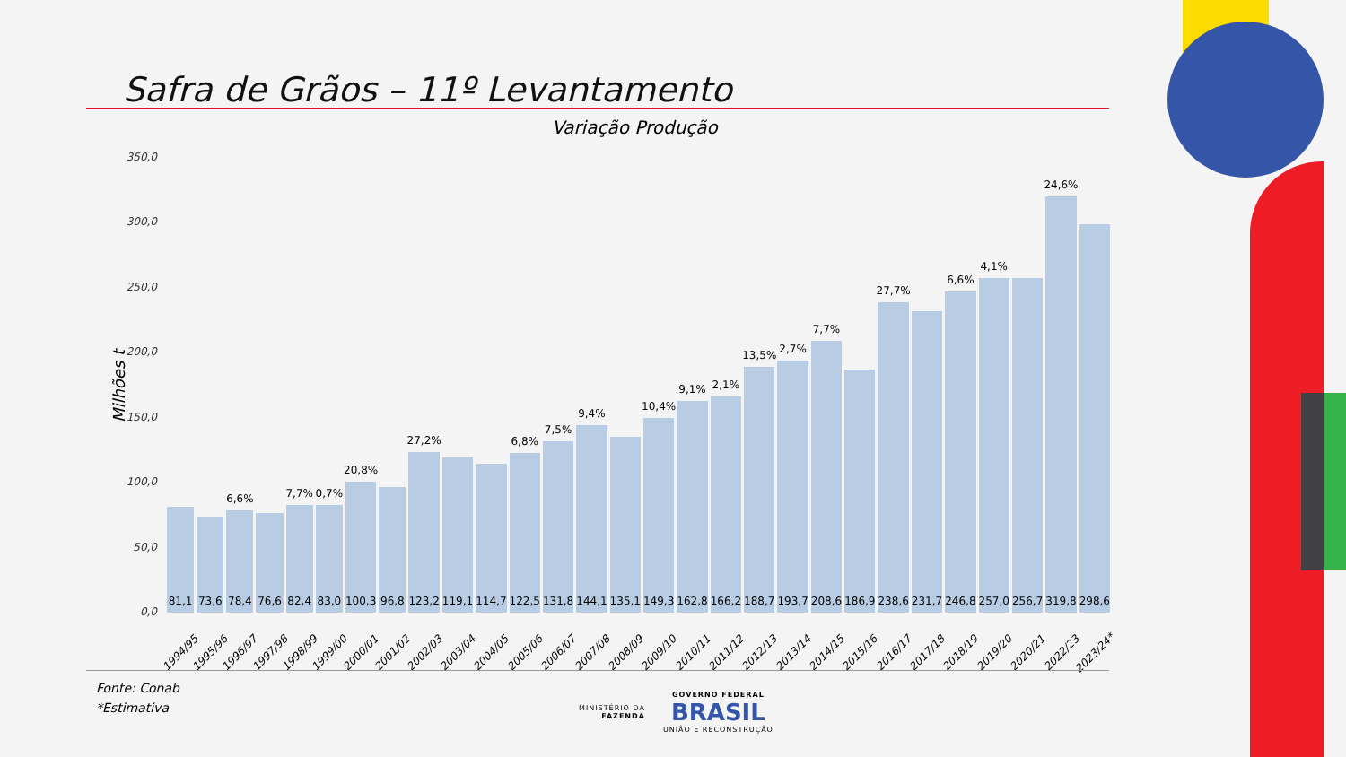Safra de Grãos – 11º Levantamento
Variação Produção
Milhões t
350,0
300,0
250,0
200,0
150,0
100,0
50,0
0,0
81,1
1994/95
73,6
1995/96
6,6%
78,4
1996/97
76,6
1997/98
7,7%
82,4
1998/99
0,7%
83,0
1999/00
20,8%
100,3
2000/01
96,8
2001/02
27,2%
123,2
2002/03
119,1
2003/04
114,7
2004/05
6,8%
122,5
2005/06
7,5%
131,8
2006/07
9,4%
144,1
2007/08
135,1
2008/09
10,4%
149,3
2009/10
9,1%
162,8
2010/11
2,1%
166,2
2011/12
13,5%
188,7
2012/13
2,7%
193,7
2013/14
7,7%
208,6
2014/15
186,9
2015/16
27,7%
238,6
2016/17
231,7
2017/18
6,6%
246,8
2018/19
4,1%
257,0
2019/20
256,7
2020/21
24,6%
319,8
2022/23
298,6
2023/24*
Fonte: Conab
*Estimativa
MINISTÉRIO DA
FAZENDA
GOVERNO FEDERAL
BRASIL
UNIÃO E RECONSTRUÇÃO